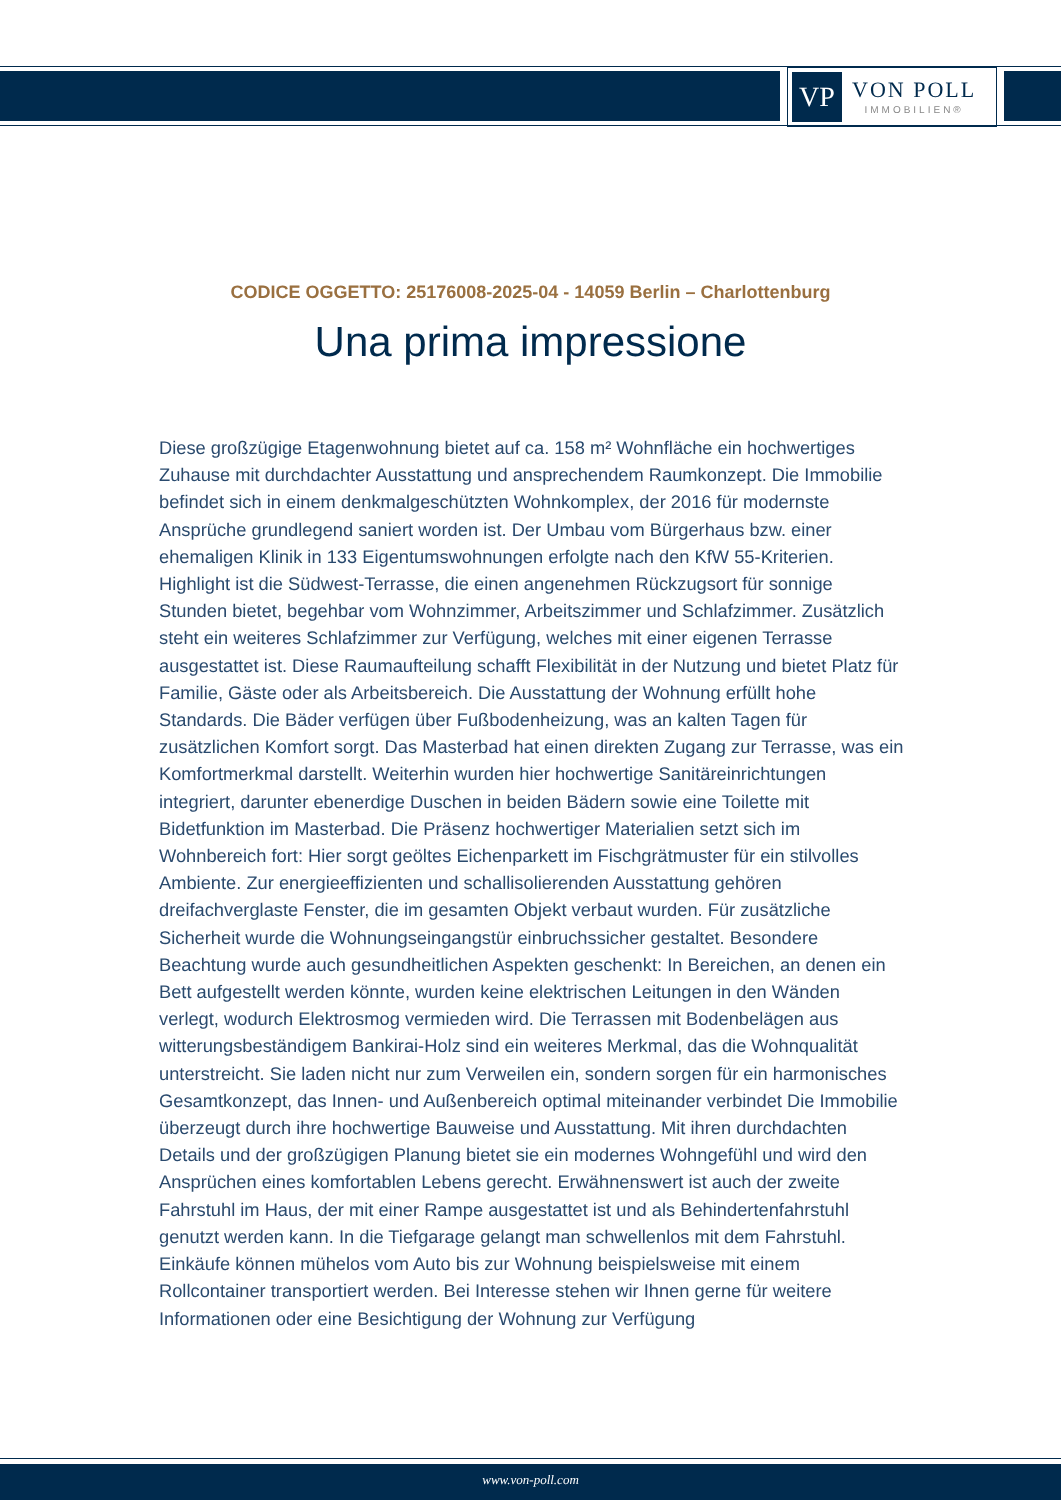VP
VON POLL
IMMOBILIEN®
CODICE OGGETTO: 25176008-2025-04 - 14059 Berlin – Charlottenburg
Una prima impressione
Diese großzügige Etagenwohnung bietet auf ca. 158 m² Wohnfläche ein hochwertiges Zuhause mit durchdachter Ausstattung und ansprechendem Raumkonzept. Die Immobilie befindet sich in einem denkmalgeschützten Wohnkomplex, der 2016 für modernste Ansprüche grundlegend saniert worden ist. Der Umbau vom Bürgerhaus bzw. einer ehemaligen Klinik in 133 Eigentumswohnungen erfolgte nach den KfW 55-Kriterien. Highlight ist die Südwest-Terrasse, die einen angenehmen Rückzugsort für sonnige Stunden bietet, begehbar vom Wohnzimmer, Arbeitszimmer und Schlafzimmer. Zusätzlich steht ein weiteres Schlafzimmer zur Verfügung, welches mit einer eigenen Terrasse ausgestattet ist. Diese Raumaufteilung schafft Flexibilität in der Nutzung und bietet Platz für Familie, Gäste oder als Arbeitsbereich. Die Ausstattung der Wohnung erfüllt hohe Standards. Die Bäder verfügen über Fußbodenheizung, was an kalten Tagen für zusätzlichen Komfort sorgt. Das Masterbad hat einen direkten Zugang zur Terrasse, was ein Komfortmerkmal darstellt. Weiterhin wurden hier hochwertige Sanitäreinrichtungen integriert, darunter ebenerdige Duschen in beiden Bädern sowie eine Toilette mit Bidetfunktion im Masterbad. Die Präsenz hochwertiger Materialien setzt sich im Wohnbereich fort: Hier sorgt geöltes Eichenparkett im Fischgrätmuster für ein stilvolles Ambiente. Zur energieeffizienten und schallisolierenden Ausstattung gehören dreifachverglaste Fenster, die im gesamten Objekt verbaut wurden. Für zusätzliche Sicherheit wurde die Wohnungseingangstür einbruchssicher gestaltet. Besondere Beachtung wurde auch gesundheitlichen Aspekten geschenkt: In Bereichen, an denen ein Bett aufgestellt werden könnte, wurden keine elektrischen Leitungen in den Wänden verlegt, wodurch Elektrosmog vermieden wird. Die Terrassen mit Bodenbelägen aus witterungsbeständigem Bankirai-Holz sind ein weiteres Merkmal, das die Wohnqualität unterstreicht. Sie laden nicht nur zum Verweilen ein, sondern sorgen für ein harmonisches Gesamtkonzept, das Innen- und Außenbereich optimal miteinander verbindet Die Immobilie überzeugt durch ihre hochwertige Bauweise und Ausstattung. Mit ihren durchdachten Details und der großzügigen Planung bietet sie ein modernes Wohngefühl und wird den Ansprüchen eines komfortablen Lebens gerecht. Erwähnenswert ist auch der zweite Fahrstuhl im Haus, der mit einer Rampe ausgestattet ist und als Behindertenfahrstuhl genutzt werden kann. In die Tiefgarage gelangt man schwellenlos mit dem Fahrstuhl. Einkäufe können mühelos vom Auto bis zur Wohnung beispielsweise mit einem Rollcontainer transportiert werden. Bei Interesse stehen wir Ihnen gerne für weitere Informationen oder eine Besichtigung der Wohnung zur Verfügung
www.von-poll.com